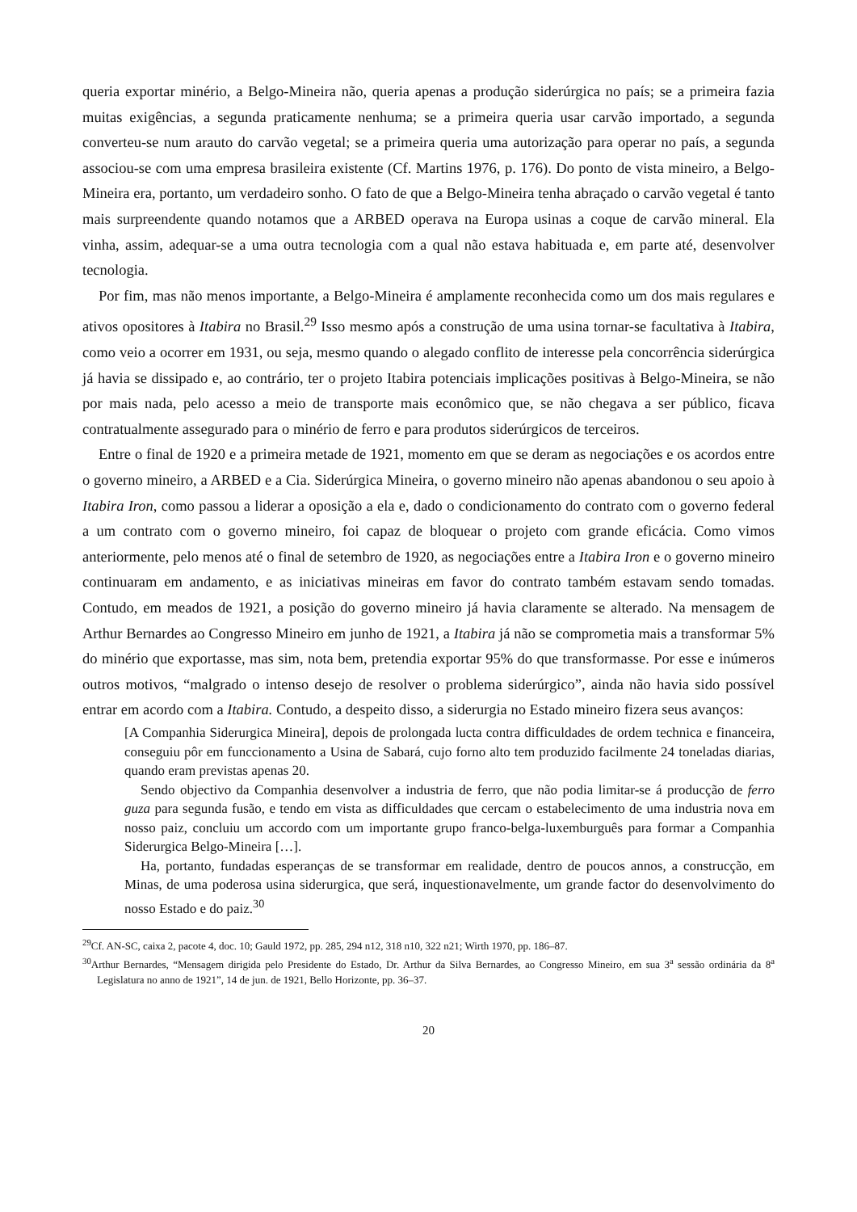queria exportar minério, a Belgo-Mineira não, queria apenas a produção siderúrgica no país; se a primeira fazia muitas exigências, a segunda praticamente nenhuma; se a primeira queria usar carvão importado, a segunda converteu-se num arauto do carvão vegetal; se a primeira queria uma autorização para operar no país, a segunda associou-se com uma empresa brasileira existente (Cf. Martins 1976, p. 176). Do ponto de vista mineiro, a Belgo-Mineira era, portanto, um verdadeiro sonho. O fato de que a Belgo-Mineira tenha abraçado o carvão vegetal é tanto mais surpreendente quando notamos que a ARBED operava na Europa usinas a coque de carvão mineral. Ela vinha, assim, adequar-se a uma outra tecnologia com a qual não estava habituada e, em parte até, desenvolver tecnologia.
Por fim, mas não menos importante, a Belgo-Mineira é amplamente reconhecida como um dos mais regulares e ativos opositores à Itabira no Brasil.<sup>29</sup> Isso mesmo após a construção de uma usina tornar-se facultativa à Itabira, como veio a ocorrer em 1931, ou seja, mesmo quando o alegado conflito de interesse pela concorrência siderúrgica já havia se dissipado e, ao contrário, ter o projeto Itabira potenciais implicações positivas à Belgo-Mineira, se não por mais nada, pelo acesso a meio de transporte mais econômico que, se não chegava a ser público, ficava contratualmente assegurado para o minério de ferro e para produtos siderúrgicos de terceiros.
Entre o final de 1920 e a primeira metade de 1921, momento em que se deram as negociações e os acordos entre o governo mineiro, a ARBED e a Cia. Siderúrgica Mineira, o governo mineiro não apenas abandonou o seu apoio à Itabira Iron, como passou a liderar a oposição a ela e, dado o condicionamento do contrato com o governo federal a um contrato com o governo mineiro, foi capaz de bloquear o projeto com grande eficácia. Como vimos anteriormente, pelo menos até o final de setembro de 1920, as negociações entre a Itabira Iron e o governo mineiro continuaram em andamento, e as iniciativas mineiras em favor do contrato também estavam sendo tomadas. Contudo, em meados de 1921, a posição do governo mineiro já havia claramente se alterado. Na mensagem de Arthur Bernardes ao Congresso Mineiro em junho de 1921, a Itabira já não se comprometia mais a transformar 5% do minério que exportasse, mas sim, nota bem, pretendia exportar 95% do que transformasse. Por esse e inúmeros outros motivos, “malgrado o intenso desejo de resolver o problema siderúrgico”, ainda não havia sido possível entrar em acordo com a Itabira. Contudo, a despeito disso, a siderurgia no Estado mineiro fizera seus avanços:
[A Companhia Siderurgica Mineira], depois de prolongada lucta contra difficuldades de ordem technica e financeira, conseguiu pôr em funccionamento a Usina de Sabará, cujo forno alto tem produzido facilmente 24 toneladas diarias, quando eram previstas apenas 20.
Sendo objectivo da Companhia desenvolver a industria de ferro, que não podia limitar-se á producção de ferro guza para segunda fusão, e tendo em vista as difficuldades que cercam o estabelecimento de uma industria nova em nosso paiz, concluiu um accordo com um importante grupo franco-belga-luxemburguês para formar a Companhia Siderurgica Belgo-Mineira […].
Ha, portanto, fundadas esperanças de se transformar em realidade, dentro de poucos annos, a construcção, em Minas, de uma poderosa usina siderurgica, que será, inquestionavelmente, um grande factor do desenvolvimento do nosso Estado e do paiz.<sup>30</sup>
<sup>29</sup> Cf. AN-SC, caixa 2, pacote 4, doc. 10; Gauld 1972, pp. 285, 294 n12, 318 n10, 322 n21; Wirth 1970, pp. 186–87.
<sup>30</sup> Arthur Bernardes, “Mensagem dirigida pelo Presidente do Estado, Dr. Arthur da Silva Bernardes, ao Congresso Mineiro, em sua 3<sup>a</sup> sessão ordinária da 8<sup>a</sup> Legislatura no anno de 1921”, 14 de jun. de 1921, Bello Horizonte, pp. 36–37.
20